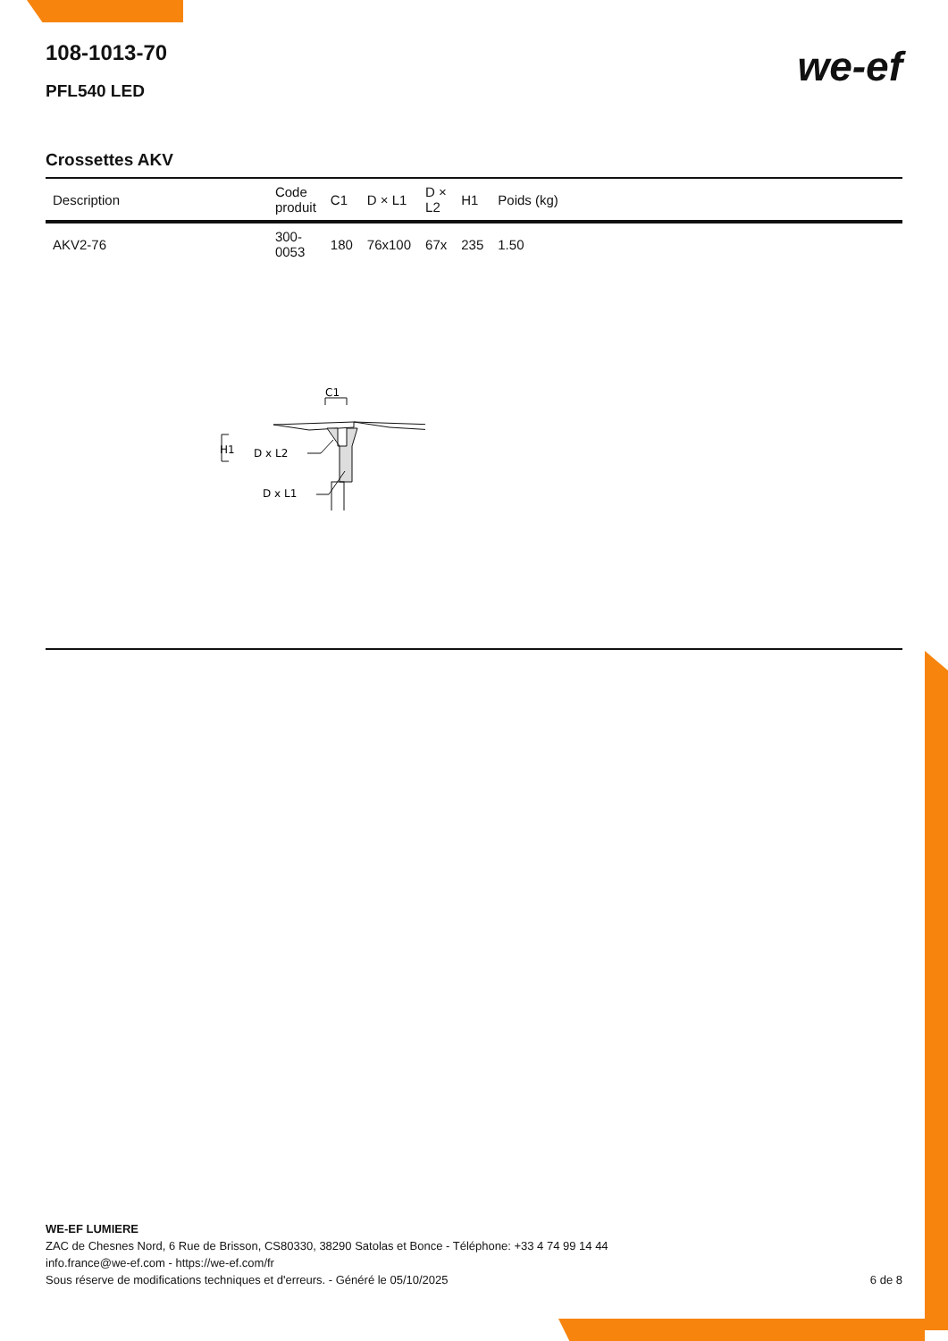108-1013-70
PFL540 LED
we-ef
Crossettes AKV
| Description | Code produit | C1 | D × L1 | D × L2 | H1 | Poids (kg) |
| --- | --- | --- | --- | --- | --- | --- |
| AKV2-76 | 300-0053 | 180 | 76x100 | 67x | 235 | 1.50 |
C1
H1
D x L2
D x L1
WE-EF LUMIERE
ZAC de Chesnes Nord, 6 Rue de Brisson, CS80330, 38290 Satolas et Bonce - Téléphone: +33 4 74 99 14 44
info.france@we-ef.com - https://we-ef.com/fr
Sous réserve de modifications techniques et d'erreurs. - Généré le 05/10/2025 6 de 8